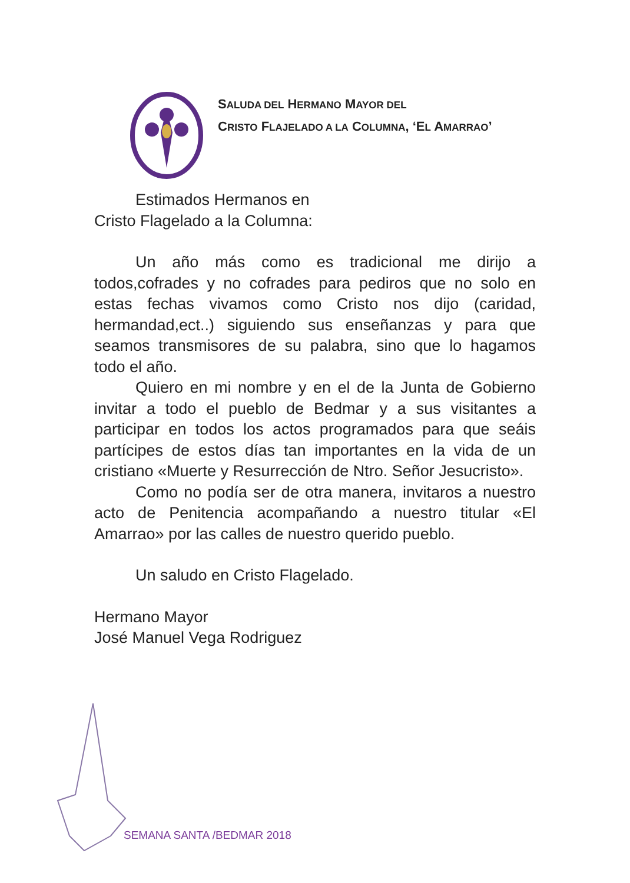SALUDA DEL HERMANO MAYOR DEL
CRISTO FLAJELADO A LA COLUMNA, ‘EL AMARRAO’
Estimados Hermanos en
Cristo Flagelado a la Columna:
Un año más como es tradicional me dirijo a todos,cofrades y no cofrades para pediros que no solo en estas fechas vivamos como Cristo nos dijo (caridad, hermandad,ect..) siguiendo sus enseñanzas y para que seamos transmisores de su palabra, sino que lo hagamos todo el año.
Quiero en mi nombre y en el de la Junta de Gobierno invitar a todo el pueblo de Bedmar y a sus visitantes a participar en todos los actos programados para que seáis partícipes de estos días tan importantes en la vida de un cristiano «Muerte y Resurrección de Ntro. Señor Jesucristo».
Como no podía ser de otra manera, invitaros a nuestro acto de Penitencia acompañando a nuestro titular «El Amarrao» por las calles de nuestro querido pueblo.
Un saludo en Cristo Flagelado.
Hermano Mayor
José Manuel Vega Rodriguez
SEMANA SANTA /BEDMAR 2018